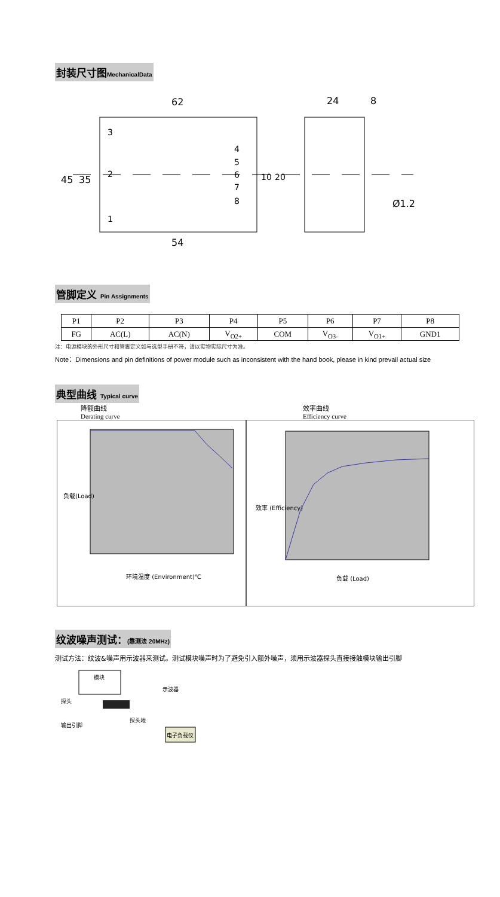封装尺寸图MechanicalData
62
24
8
3
2
1
4
5
6
7
8
45
35
10
20
54
Ø1.2
管脚定义 Pin Assignments
| P1 | P2 | P3 | P4 | P5 | P6 | P7 | P8 |
| FG | AC(L) | AC(N) | V<sub>O2+</sub> | COM | V<sub>O3-</sub> | V<sub>O1+</sub> | GND1 |
注：电源模块的外形尺寸和管脚定义如与选型手册不符，请以实物实际尺寸为准。
Note：Dimensions and pin definitions of power module such as inconsistent with the hand book, please in kind prevail actual size
典型曲线 Typical curve
降额曲线
Derating curve
环境温度 (Environment)℃
负载(Load)
效率曲线
Efficiency curve
负载 (Load)
效率 (Efficiency)
纹波噪声测试：(靠测法 20MHz)
测试方法：纹波&噪声用示波器来测试。测试模块噪声时为了避免引入额外噪声，须用示波器探头直接接触模块输出引脚
模块
示波器
探头
探头地
输出引脚
电子负载仪